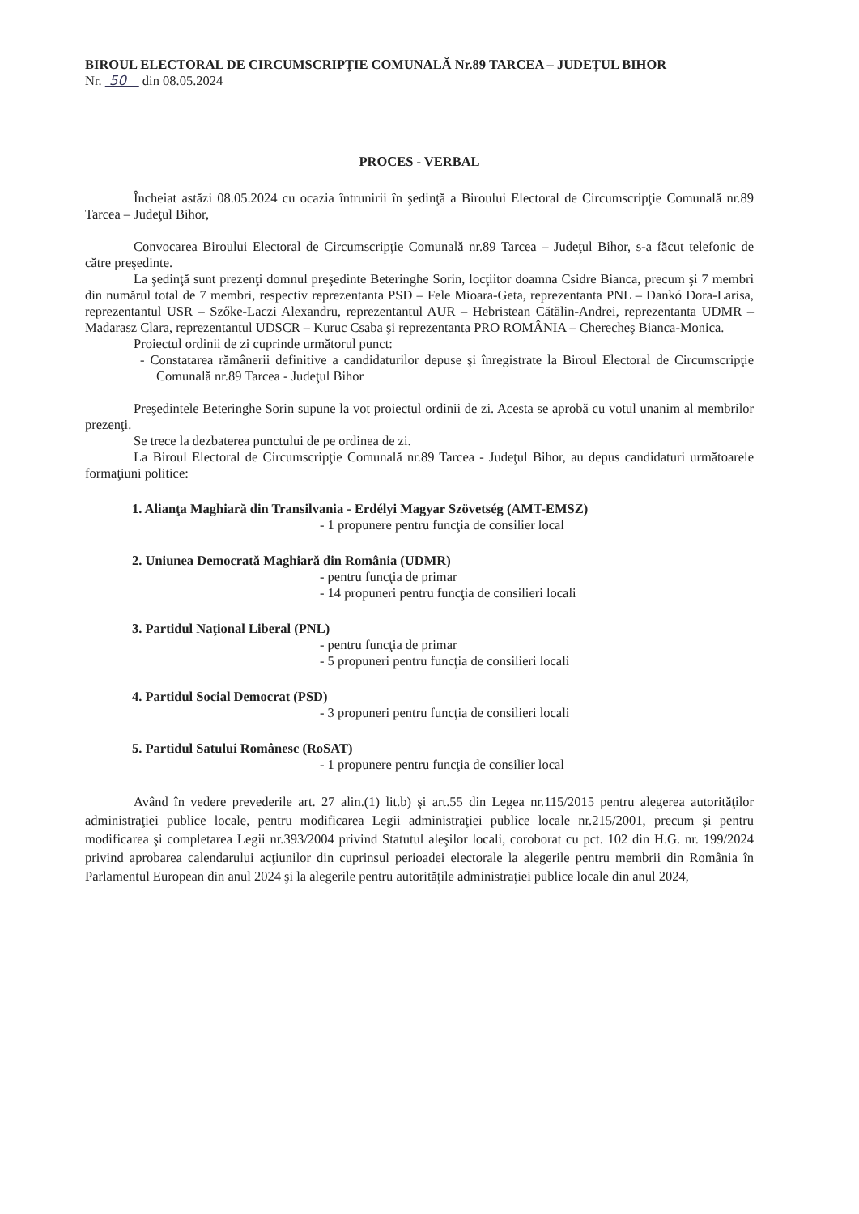BIROUL ELECTORAL DE CIRCUMSCRIPŢIE COMUNALĂ Nr.89 TARCEA – JUDEŢUL BIHOR
Nr. 50 din 08.05.2024
PROCES - VERBAL
Încheiat astăzi 08.05.2024 cu ocazia întrunirii în şedinţă a Biroului Electoral de Circumscripţie Comunală nr.89 Tarcea – Judeţul Bihor,
Convocarea Biroului Electoral de Circumscripţie Comunală nr.89 Tarcea – Judeţul Bihor, s-a făcut telefonic de către preşedinte.
La şedinţă sunt prezenţi domnul preşedinte Beteringhe Sorin, locţiitor doamna Csidre Bianca, precum şi 7 membri din numărul total de 7 membri, respectiv reprezentanta PSD – Fele Mioara-Geta, reprezentanta PNL – Dankó Dora-Larisa, reprezentantul USR – Szőke-Laczi Alexandru, reprezentantul AUR – Hebristean Cătălin-Andrei, reprezentanta UDMR – Madarasz Clara, reprezentantul UDSCR – Kuruc Csaba şi reprezentanta PRO ROMÂNIA – Cherecheş Bianca-Monica.
Proiectul ordinii de zi cuprinde următorul punct:
- Constatarea rămânerii definitive a candidaturilor depuse şi înregistrate la Biroul Electoral de Circumscripţie Comunală nr.89 Tarcea - Judeţul Bihor
Preşedintele Beteringhe Sorin supune la vot proiectul ordinii de zi. Acesta se aprobă cu votul unanim al membrilor prezenţi.
Se trece la dezbaterea punctului de pe ordinea de zi.
La Biroul Electoral de Circumscripţie Comunală nr.89 Tarcea - Judeţul Bihor, au depus candidaturi următoarele formaţiuni politice:
1. Alianţa Maghiară din Transilvania - Erdélyi Magyar Szövetség (AMT-EMSZ)
- 1 propunere pentru funcţia de consilier local
2. Uniunea Democrată Maghiară din România (UDMR)
- pentru funcţia de primar
- 14 propuneri pentru funcţia de consilieri locali
3. Partidul Naţional Liberal (PNL)
- pentru funcţia de primar
- 5 propuneri pentru funcţia de consilieri locali
4. Partidul Social Democrat (PSD)
- 3 propuneri pentru funcţia de consilieri locali
5. Partidul Satului Românesc (RoSAT)
- 1 propunere pentru funcţia de consilier local
Având în vedere prevederile art. 27 alin.(1) lit.b) şi art.55 din Legea nr.115/2015 pentru alegerea autorităţilor administraţiei publice locale, pentru modificarea Legii administraţiei publice locale nr.215/2001, precum şi pentru modificarea şi completarea Legii nr.393/2004 privind Statutul aleşilor locali, coroborat cu pct. 102 din H.G. nr. 199/2024 privind aprobarea calendarului acţiunilor din cuprinsul perioadei electorale la alegerile pentru membrii din România în Parlamentul European din anul 2024 şi la alegerile pentru autorităţile administraţiei publice locale din anul 2024,